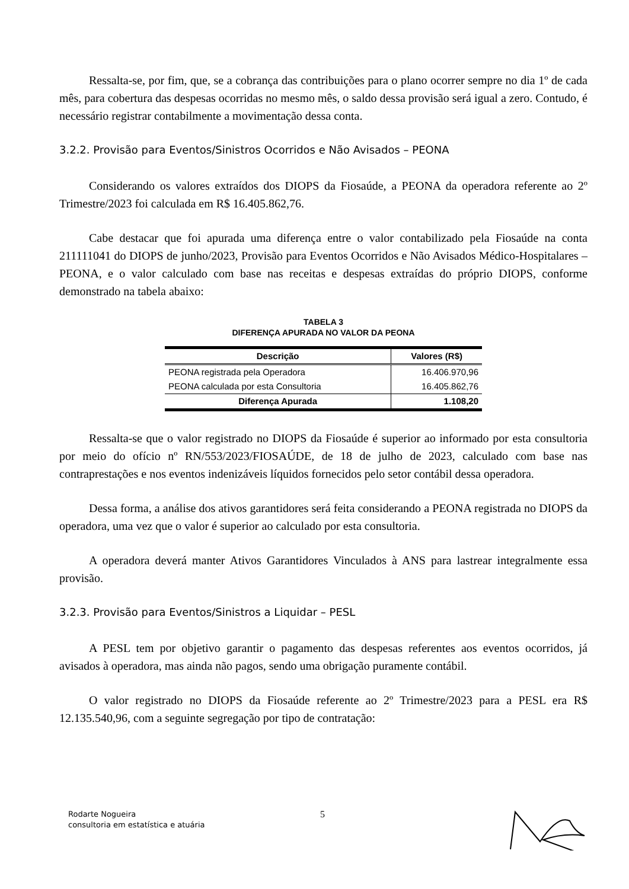Ressalta-se, por fim, que, se a cobrança das contribuições para o plano ocorrer sempre no dia 1º de cada mês, para cobertura das despesas ocorridas no mesmo mês, o saldo dessa provisão será igual a zero. Contudo, é necessário registrar contabilmente a movimentação dessa conta.
3.2.2. Provisão para Eventos/Sinistros Ocorridos e Não Avisados – PEONA
Considerando os valores extraídos dos DIOPS da Fiosaúde, a PEONA da operadora referente ao 2º Trimestre/2023 foi calculada em R$ 16.405.862,76.
Cabe destacar que foi apurada uma diferença entre o valor contabilizado pela Fiosaúde na conta 211111041 do DIOPS de junho/2023, Provisão para Eventos Ocorridos e Não Avisados Médico-Hospitalares – PEONA, e o valor calculado com base nas receitas e despesas extraídas do próprio DIOPS, conforme demonstrado na tabela abaixo:
TABELA 3
DIFERENÇA APURADA NO VALOR DA PEONA
| Descrição | Valores (R$) |
| --- | --- |
| PEONA registrada pela Operadora | 16.406.970,96 |
| PEONA calculada por esta Consultoria | 16.405.862,76 |
| Diferença Apurada | 1.108,20 |
Ressalta-se que o valor registrado no DIOPS da Fiosaúde é superior ao informado por esta consultoria por meio do ofício nº RN/553/2023/FIOSAÚDE, de 18 de julho de 2023, calculado com base nas contraprestações e nos eventos indenizáveis líquidos fornecidos pelo setor contábil dessa operadora.
Dessa forma, a análise dos ativos garantidores será feita considerando a PEONA registrada no DIOPS da operadora, uma vez que o valor é superior ao calculado por esta consultoria.
A operadora deverá manter Ativos Garantidores Vinculados à ANS para lastrear integralmente essa provisão.
3.2.3. Provisão para Eventos/Sinistros a Liquidar – PESL
A PESL tem por objetivo garantir o pagamento das despesas referentes aos eventos ocorridos, já avisados à operadora, mas ainda não pagos, sendo uma obrigação puramente contábil.
O valor registrado no DIOPS da Fiosaúde referente ao 2º Trimestre/2023 para a PESL era R$ 12.135.540,96, com a seguinte segregação por tipo de contratação:
Rodarte Nogueira
consultoria em estatística e atuária
5